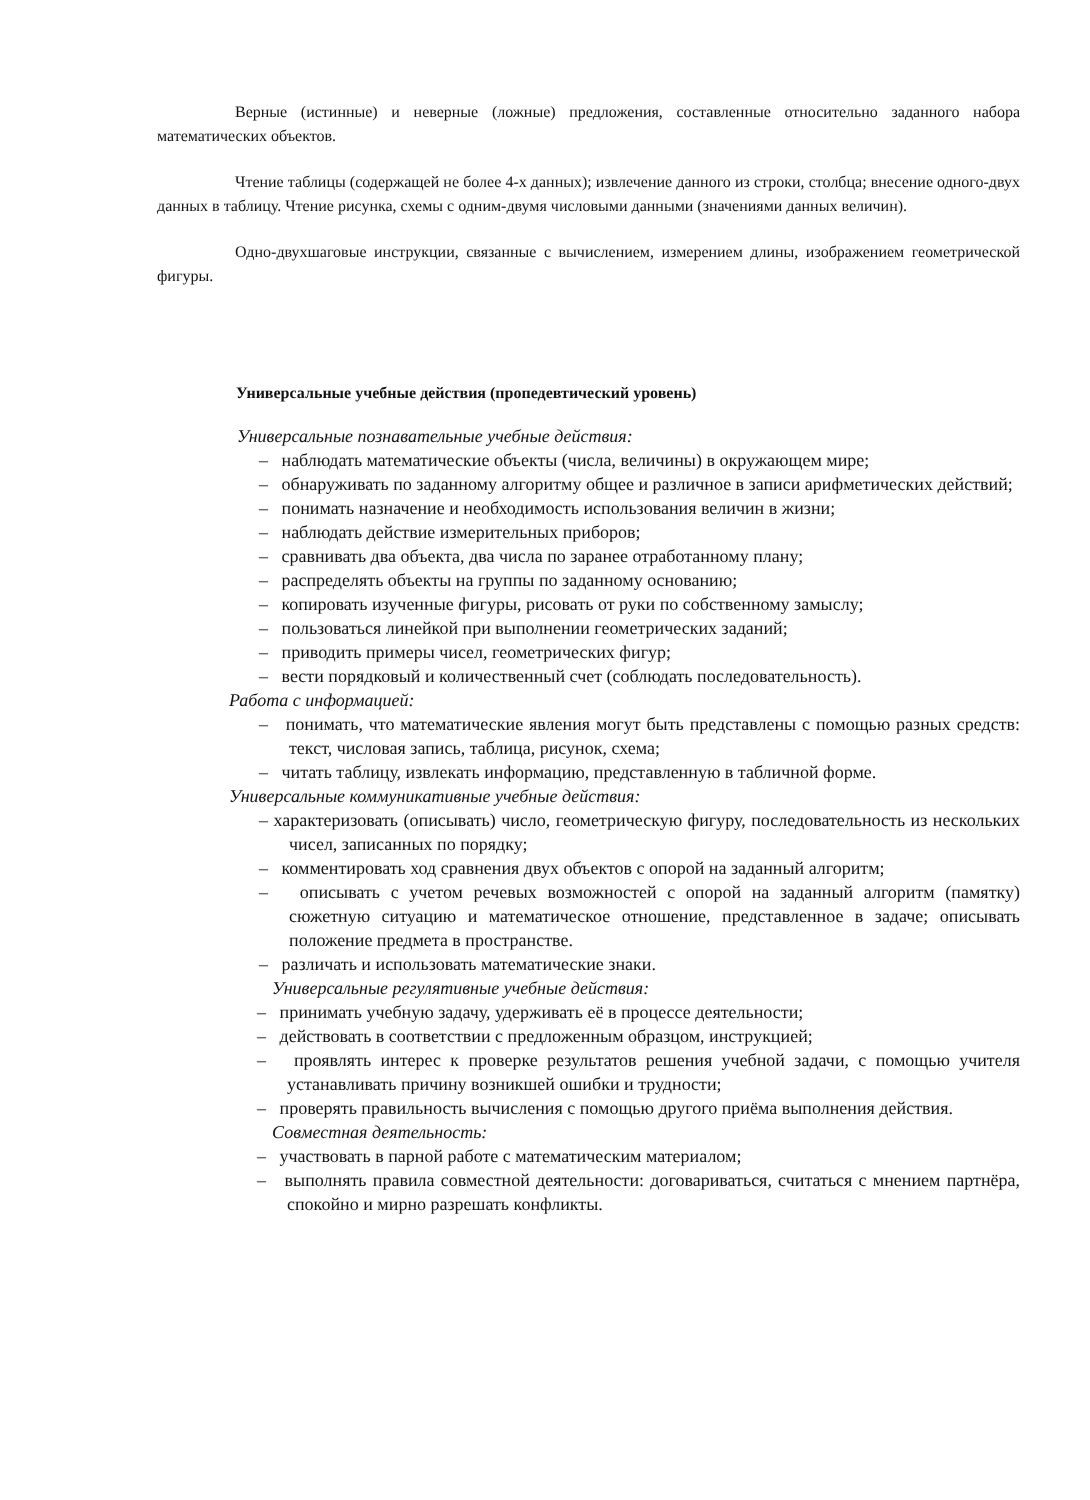Верные (истинные) и неверные (ложные) предложения, составленные относительно заданного набора математических объектов.
Чтение таблицы (содержащей не более 4-х данных); извлечение данного из строки, столбца; внесение одного-двух данных в таблицу. Чтение рисунка, схемы с одним-двумя числовыми данными (значениями данных величин).
Одно-двухшаговые инструкции, связанные с вычислением, измерением длины, изображением геометрической фигуры.
Универсальные учебные действия (пропедевтический уровень)
Универсальные познавательные учебные действия:
– наблюдать математические объекты (числа, величины) в окружающем мире;
– обнаруживать по заданному алгоритму общее и различное в записи арифметических действий;
– понимать назначение и необходимость использования величин в жизни;
– наблюдать действие измерительных приборов;
– сравнивать два объекта, два числа по заранее отработанному плану;
– распределять объекты на группы по заданному основанию;
– копировать изученные фигуры, рисовать от руки по собственному замыслу;
– пользоваться линейкой при выполнении геометрических заданий;
– приводить примеры чисел, геометрических фигур;
– вести порядковый и количественный счет (соблюдать последовательность).
Работа с информацией:
– понимать, что математические явления могут быть представлены с помощью разных средств: текст, числовая запись, таблица, рисунок, схема;
– читать таблицу, извлекать информацию, представленную в табличной форме.
Универсальные коммуникативные учебные действия:
– характеризовать (описывать) число, геометрическую фигуру, последовательность из нескольких чисел, записанных по порядку;
– комментировать ход сравнения двух объектов с опорой на заданный алгоритм;
– описывать с учетом речевых возможностей с опорой на заданный алгоритм (памятку) сюжетную ситуацию и математическое отношение, представленное в задаче; описывать положение предмета в пространстве.
– различать и использовать математические знаки.
Универсальные регулятивные учебные действия:
– принимать учебную задачу, удерживать её в процессе деятельности;
– действовать в соответствии с предложенным образцом, инструкцией;
– проявлять интерес к проверке результатов решения учебной задачи, с помощью учителя устанавливать причину возникшей ошибки и трудности;
– проверять правильность вычисления с помощью другого приёма выполнения действия.
Совместная деятельность:
– участвовать в парной работе с математическим материалом;
– выполнять правила совместной деятельности: договариваться, считаться с мнением партнёра, спокойно и мирно разрешать конфликты.